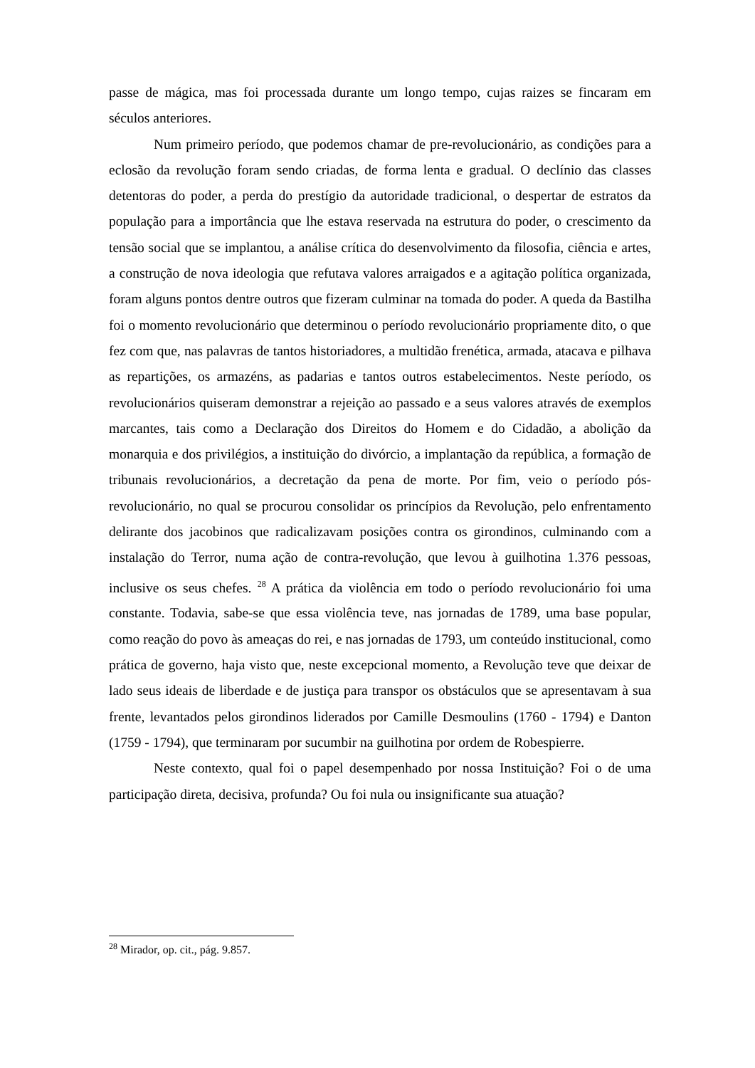passe de mágica, mas foi processada durante um longo tempo, cujas raizes se fincaram em séculos anteriores.
Num primeiro período, que podemos chamar de pre-revolucionário, as condições para a eclosão da revolução foram sendo criadas, de forma lenta e gradual. O declínio das classes detentoras do poder, a perda do prestígio da autoridade tradicional, o despertar de estratos da população para a importância que lhe estava reservada na estrutura do poder, o crescimento da tensão social que se implantou, a análise crítica do desenvolvimento da filosofia, ciência e artes, a construção de nova ideologia que refutava valores arraigados e a agitação política organizada, foram alguns pontos dentre outros que fizeram culminar na tomada do poder. A queda da Bastilha foi o momento revolucionário que determinou o período revolucionário propriamente dito, o que fez com que, nas palavras de tantos historiadores, a multidão frenética, armada, atacava e pilhava as repartições, os armazéns, as padarias e tantos outros estabelecimentos. Neste período, os revolucionários quiseram demonstrar a rejeição ao passado e a seus valores através de exemplos marcantes, tais como a Declaração dos Direitos do Homem e do Cidadão, a abolição da monarquia e dos privilégios, a instituição do divórcio, a implantação da república, a formação de tribunais revolucionários, a decretação da pena de morte. Por fim, veio o período pós-revolucionário, no qual se procurou consolidar os princípios da Revolução, pelo enfrentamento delirante dos jacobinos que radicalizavam posições contra os girondinos, culminando com a instalação do Terror, numa ação de contra-revolução, que levou à guilhotina 1.376 pessoas, inclusive os seus chefes. <sup>28</sup> A prática da violência em todo o período revolucionário foi uma constante. Todavia, sabe-se que essa violência teve, nas jornadas de 1789, uma base popular, como reação do povo às ameaças do rei, e nas jornadas de 1793, um conteúdo institucional, como prática de governo, haja visto que, neste excepcional momento, a Revolução teve que deixar de lado seus ideais de liberdade e de justiça para transpor os obstáculos que se apresentavam à sua frente, levantados pelos girondinos liderados por Camille Desmoulins (1760 - 1794) e Danton (1759 - 1794), que terminaram por sucumbir na guilhotina por ordem de Robespierre.
Neste contexto, qual foi o papel desempenhado por nossa Instituição? Foi o de uma participação direta, decisiva, profunda? Ou foi nula ou insignificante sua atuação?
<sup>28</sup> Mirador, op. cit., pág. 9.857.